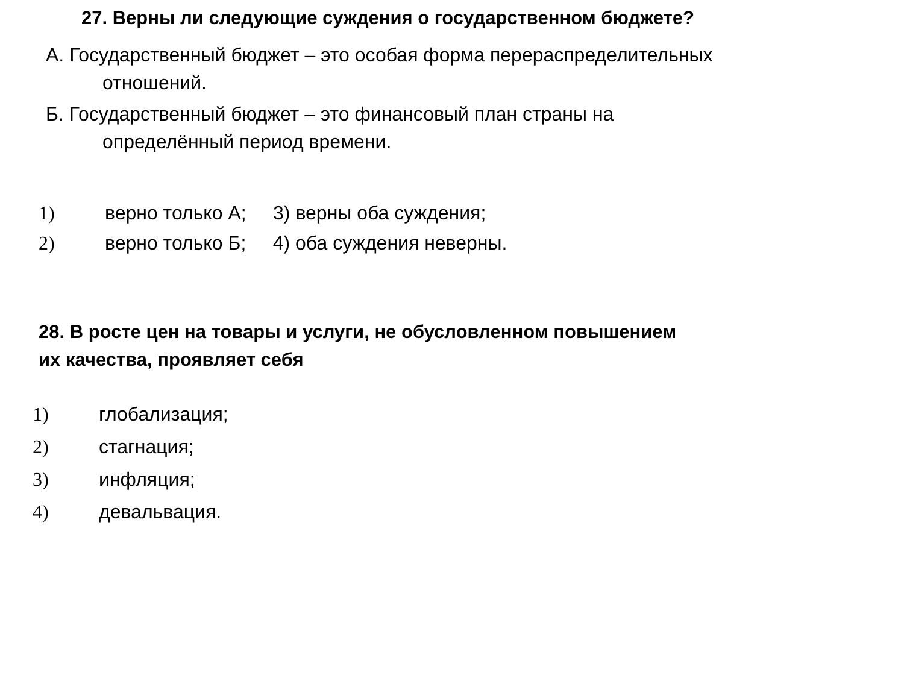27. Верны ли следующие суждения о государственном бюджете?
А. Государственный бюджет – это особая форма перераспределительных
отношений.
Б. Государственный бюджет – это финансовый план страны на
определённый период времени.
1) верно только А; 3) верны оба суждения;
2) верно только Б; 4) оба суждения неверны.
28. В росте цен на товары и услуги, не обусловленном повышением
их качества, проявляет себя
1) глобализация;
2) стагнация;
3) инфляция;
4) девальвация.